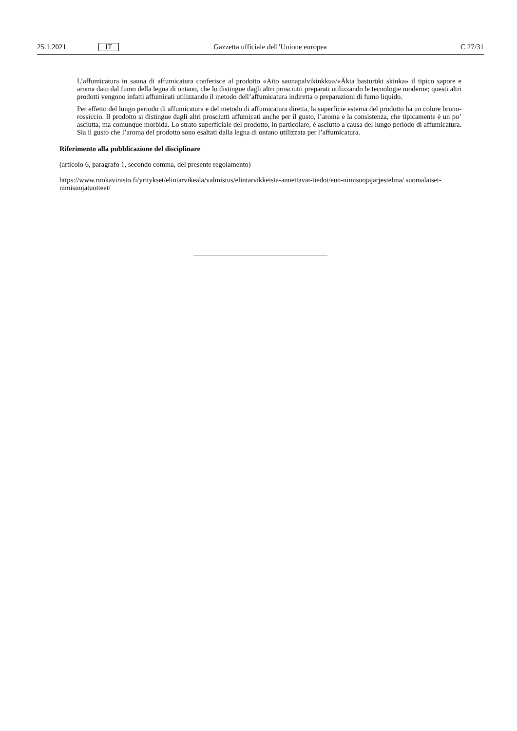25.1.2021 IT Gazzetta ufficiale dell’Unione europea C 27/31
L’affumicatura in sauna di affumicatura conferisce al prodotto «Aito saunapalvikinkku»/«Äkta basturökt skinka» il tipico sapore e aroma dato dal fumo della legna di ontano, che lo distingue dagli altri prosciutti preparati utilizzando le tecnologie moderne; questi altri prodotti vengono infatti affumicati utilizzando il metodo dell’affumicatura indiretta o preparazioni di fumo liquido.
Per effetto del lungo periodo di affumicatura e del metodo di affumicatura diretta, la superficie esterna del prodotto ha un colore bruno-rossiccio. Il prodotto si distingue dagli altri prosciutti affumicati anche per il gusto, l’aroma e la consistenza, che tipicamente è un po’ asciutta, ma comunque morbida. Lo strato superficiale del prodotto, in particolare, è asciutto a causa del lungo periodo di affumicatura. Sia il gusto che l’aroma del prodotto sono esaltati dalla legna di ontano utilizzata per l’affumicatura.
Riferimento alla pubblicazione del disciplinare
(articolo 6, paragrafo 1, secondo comma, del presente regolamento)
https://www.ruokavirasto.fi/yritykset/elintarvikeala/valmistus/elintarvikkeista-annettavat-tiedot/eun-nimisuojajarjestelma/ suomalaiset-nimisuojatuotteet/